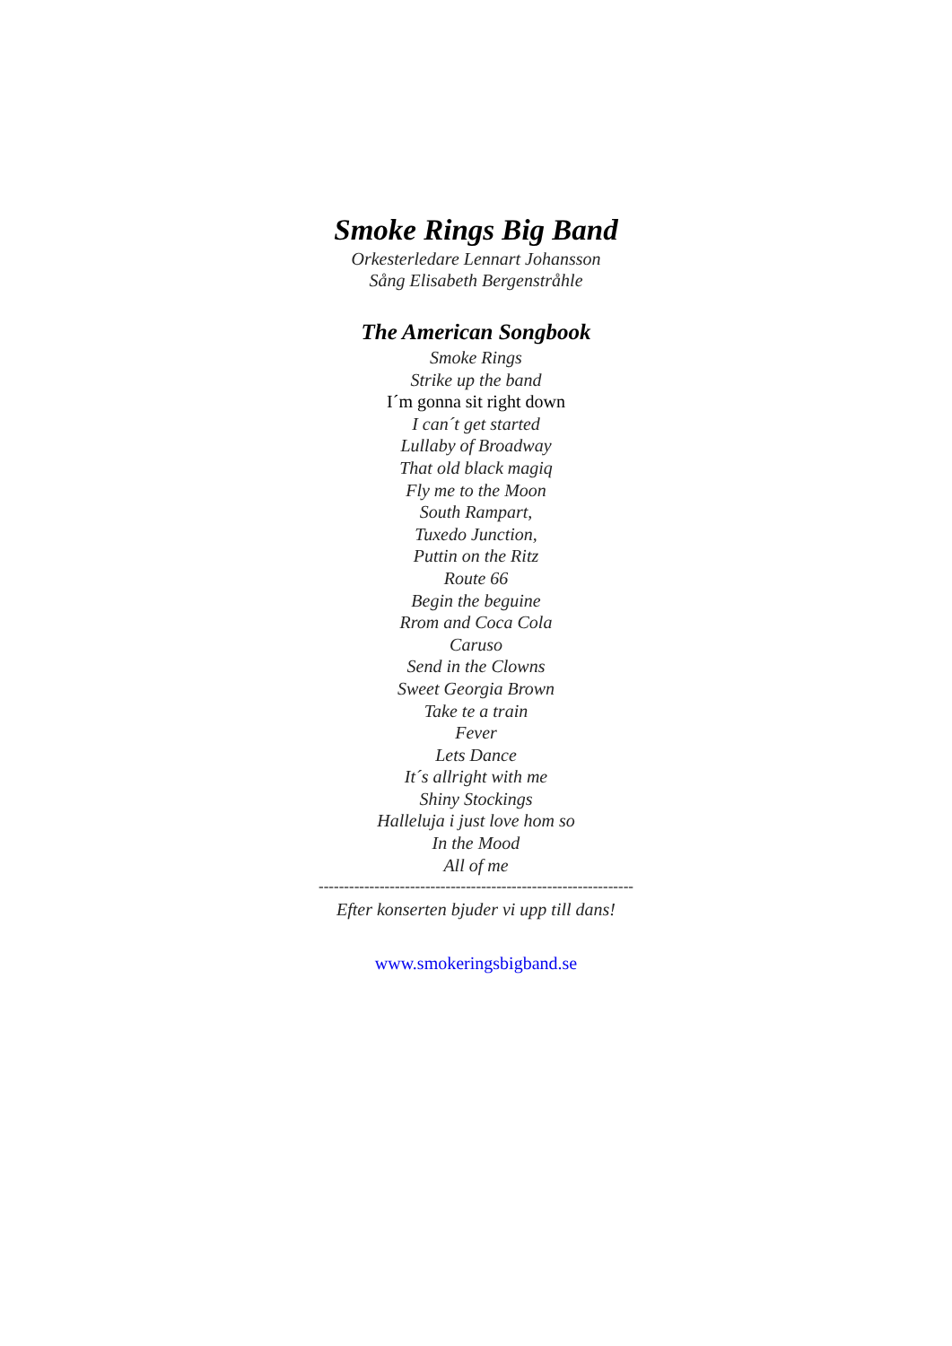Smoke Rings Big Band
Orkesterledare Lennart Johansson
Sång Elisabeth Bergenstråhle
The American Songbook
Smoke Rings
Strike up the band
I´m gonna sit right down
I can´t get started
Lullaby of Broadway
That old black magiq
Fly me to the Moon
South Rampart,
Tuxedo Junction,
Puttin on the Ritz
Route 66
Begin the beguine
Rrom and Coca Cola
Caruso
Send in the Clowns
Sweet Georgia Brown
Take te a train
Fever
Lets Dance
It´s allright with me
Shiny Stockings
Halleluja i just love hom so
In the Mood
All of me
--------------------------------------------------------------
Efter konserten bjuder vi upp till dans!
www.smokeringsbigband.se